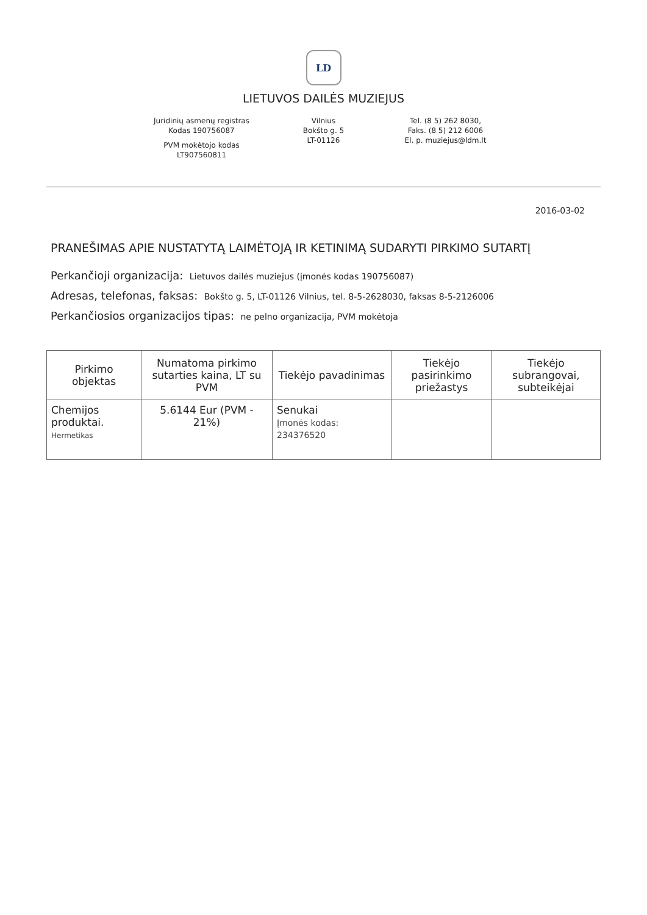LD
LIETUVOS DAILĖS MUZIEJUS
Juridinių asmenų registras
Kodas 190756087
PVM mokėtojo kodas
LT907560811
Vilnius
Bokšto g. 5
LT-01126
Tel. (8 5) 262 8030,
Faks. (8 5) 212 6006
El. p. muziejus@ldm.lt
2016-03-02
PRANEŠIMAS APIE NUSTATYTĄ LAIMĖTOJĄ IR KETINIMĄ SUDARYTI PIRKIMO SUTARTĮ
Perkančioji organizacija: Lietuvos dailės muziejus (įmonės kodas 190756087)
Adresas, telefonas, faksas: Bokšto g. 5, LT-01126 Vilnius, tel. 8-5-2628030, faksas 8-5-2126006
Perkančiosios organizacijos tipas: ne pelno organizacija, PVM mokėtoja
| Pirkimo objektas | Numatoma pirkimo sutarties kaina, LT su PVM | Tiekėjo pavadinimas | Tiekėjo pasirinkimo priežastys | Tiekėjo subrangovai, subteikėjai |
| --- | --- | --- | --- | --- |
| Chemijos produktai. Hermetikas | 5.6144 Eur (PVM - 21%) | Senukai Įmonės kodas: 234376520 | | |